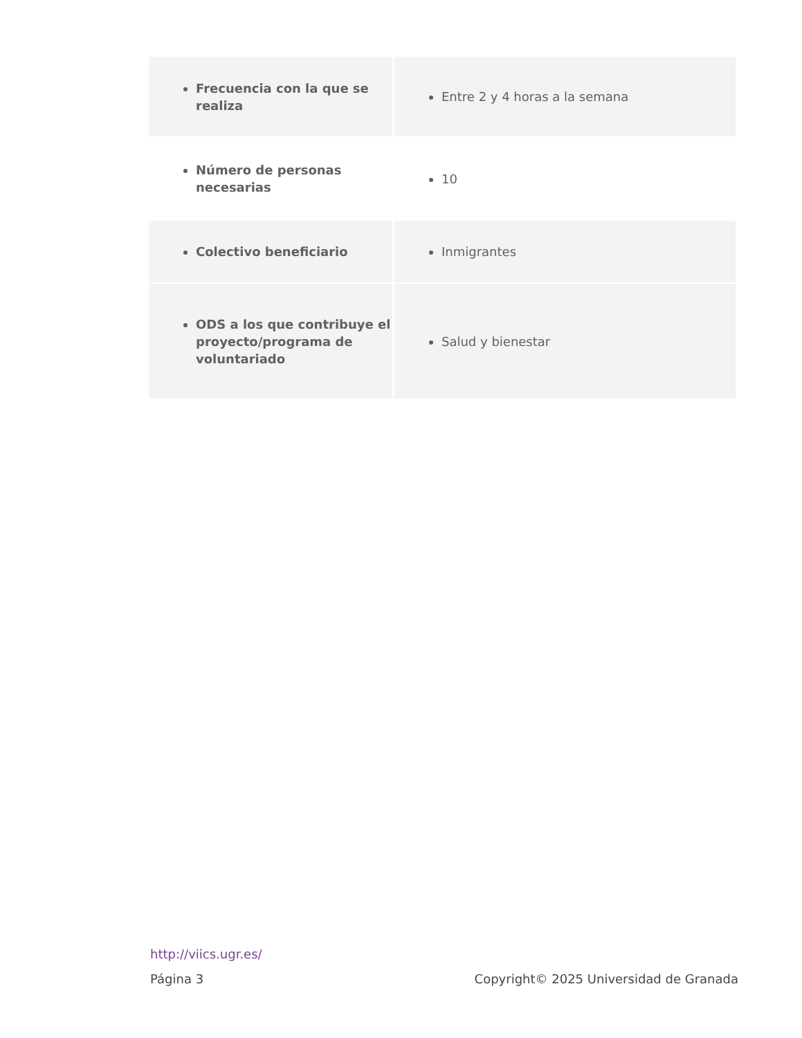| Frecuencia con la que se realiza | Entre 2 y 4 horas a la semana |
| Número de personas necesarias | 10 |
| Colectivo beneficiario | Inmigrantes |
| ODS a los que contribuye el proyecto/programa de voluntariado | Salud y bienestar |
http://viics.ugr.es/
Página 3 Copyright© 2025 Universidad de Granada